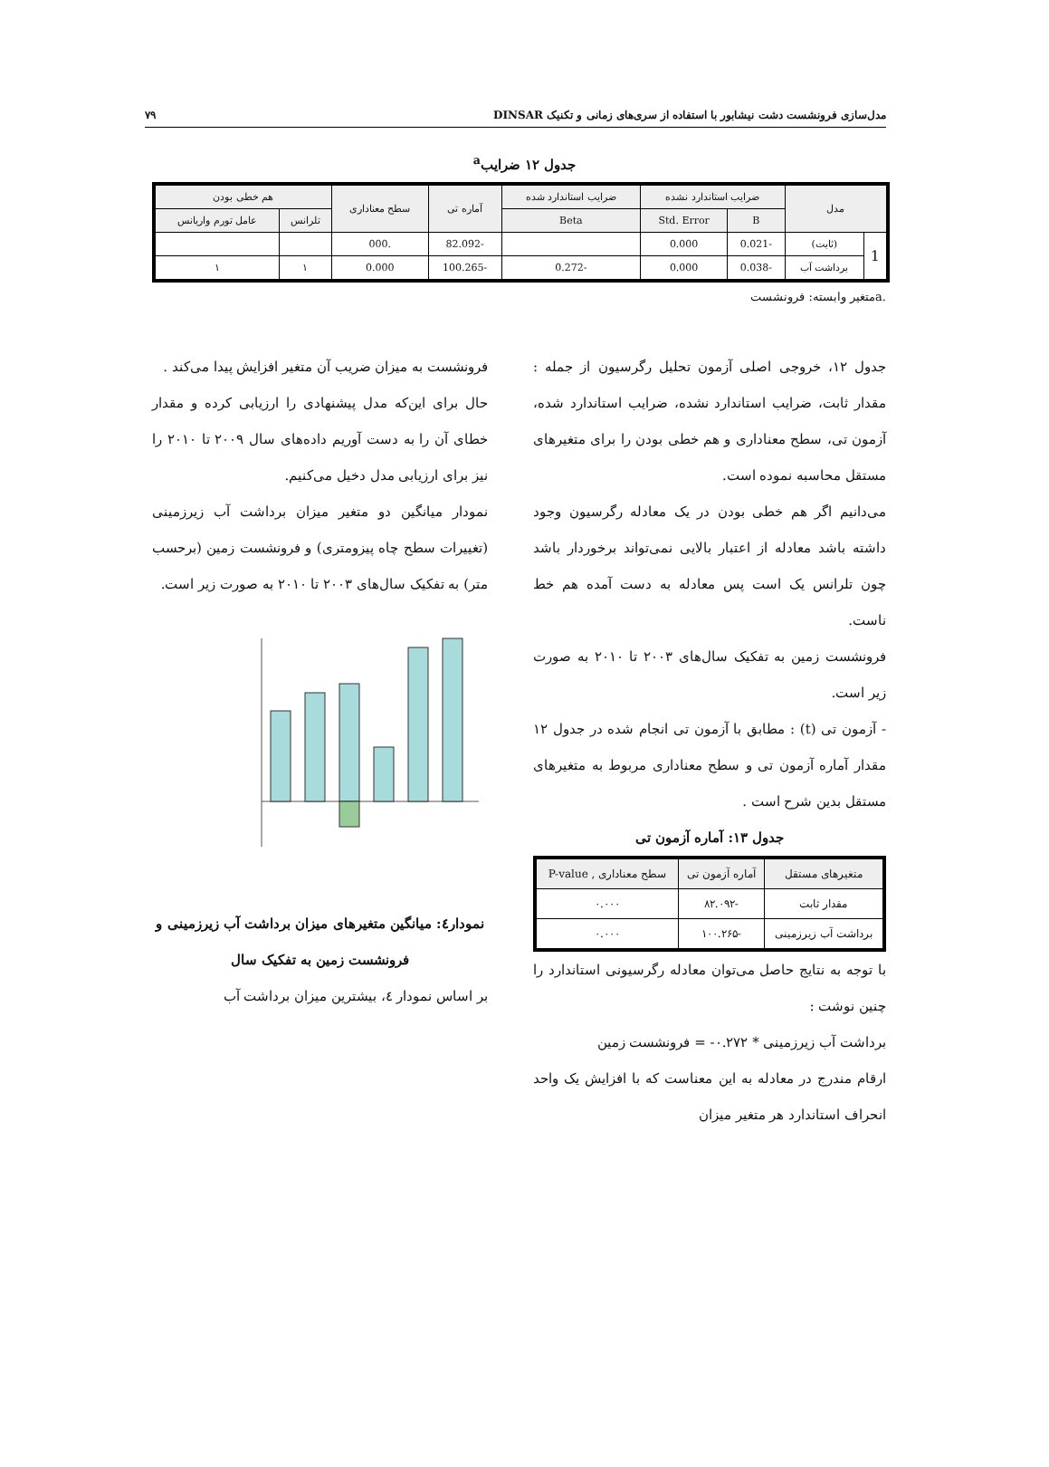مدل‌سازی فرونشست دشت نیشابور با استفاده از سری‌های زمانی و تکنیک DINSAR ۷۹
جدول ۱۲ ضرایب<sup>a</sup>
| مدل | | ضرایب استاندارد نشده | | ضرایب استاندارد شده | آماره تی | سطح معناداری | هم خطی بودن | |
| --- | --- | --- | --- | --- | --- | --- | --- | --- |
| | | B | Std. Error | Beta | | | تلرانس | عامل تورم واریانس |
| 1 | (ثابت) | -0.021 | 0.000 | | -82.092 | .000 | | |
| | برداشت آب | -0.038 | 0.000 | -0.272 | -100.265 | 0.000 | ۱ | ۱ |
.aمتغیر وابسته: فرونشست
جدول ۱۲، خروجی اصلی آزمون تحلیل رگرسیون از جمله : مقدار ثابت، ضرایب استاندارد نشده، ضرایب استاندارد شده، آزمون تی، سطح معناداری و هم خطی بودن را برای متغیرهای مستقل محاسبه نموده است.
می‌دانیم اگر هم خطی بودن در یک معادله رگرسیون وجود داشته باشد معادله از اعتبار بالایی نمی‌تواند برخوردار باشد چون تلرانس یک است پس معادله به دست آمده هم خط ناست.
فرونشست زمین به تفکیک سال‌های ۲۰۰۳ تا ۲۰۱۰ به صورت زیر است.
- آزمون تی (t) : مطابق با آزمون تی انجام شده در جدول ۱۲ مقدار آماره آزمون تی و سطح معناداری مربوط به متغیرهای مستقل بدین شرح است .
جدول ۱۳: آماره آزمون تی
| متغیرهای مستقل | آماره آزمون تی | سطح معناداری , P-value |
| --- | --- | --- |
| مقدار ثابت | -۸۲.۰۹۲ | ۰.۰۰۰ |
| برداشت آب زیرزمینی | -۱۰۰.۲۶۵ | ۰.۰۰۰ |
با توجه به نتایج حاصل می‌توان معادله رگرسیونی استاندارد را چنین نوشت :
برداشت آب زیرزمینی * ۰.۲۷۲- = فرونشست زمین
ارقام مندرج در معادله به این معناست که با افزایش یک واحد انحراف استاندارد هر متغیر میزان
فرونشست به میزان ضریب آن متغیر افزایش پیدا می‌کند .
حال برای این‌که مدل پیشنهادی را ارزیابی کرده و مقدار خطای آن را به دست آوریم داده‌های سال ۲۰۰۹ تا ۲۰۱۰ را نیز برای ارزیابی مدل دخیل می‌کنیم.
نمودار میانگین دو متغیر میزان برداشت آب زیرزمینی (تغییرات سطح چاه پیزومتری) و فرونشست زمین (برحسب متر) به تفکیک سال‌های ۲۰۰۳ تا ۲۰۱۰ به صورت زیر است.
نمودار٤: میانگین متغیرهای میزان برداشت آب زیرزمینی و فرونشست زمین به تفکیک سال
بر اساس نمودار ٤، بیشترین میزان برداشت آب